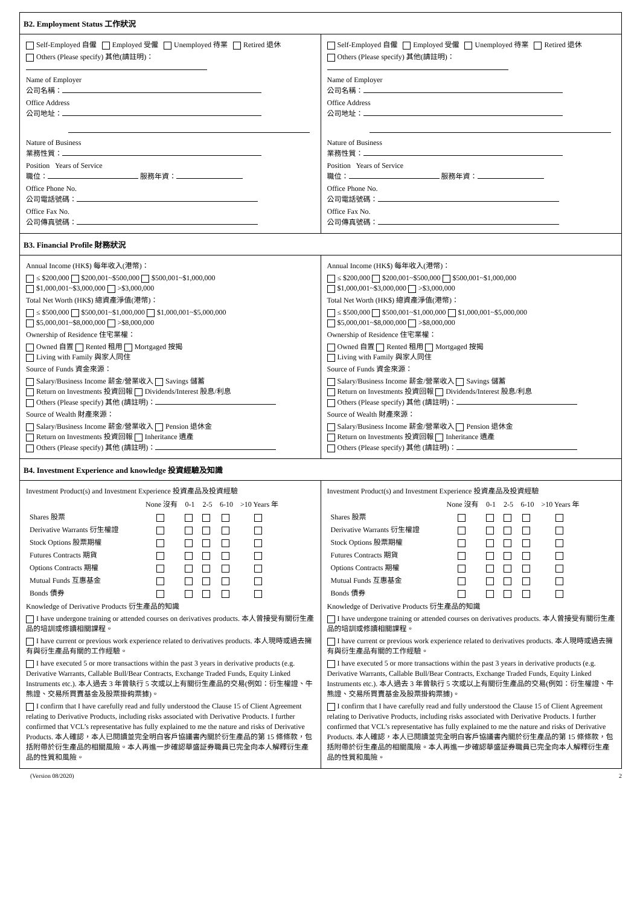B2. Employment Status 工作狀況
Self-Employed 自僱 Employed 受僱 Unemployed 待業 Retired 退休
Others (Please specify) 其他(請註明)：
Name of Employer
公司名稱：
Office Address
公司地址：
Nature of Business
業務性質：
Position Years of Service
職位： 服務年資：
Office Phone No.
公司電話號碼：
Office Fax No.
公司傳真號碼：
Self-Employed 自僱 Employed 受僱 Unemployed 待業 Retired 退休
Others (Please specify) 其他(請註明)：
Name of Employer
公司名稱：
Office Address
公司地址：
Nature of Business
業務性質：
Position Years of Service
職位： 服務年資：
Office Phone No.
公司電話號碼：
Office Fax No.
公司傳真號碼：
B3. Financial Profile 財務狀況
Annual Income (HK$) 每年收入(港幣)：
≤ $200,000 $200,001~$500,000 $500,001~$1,000,000
$1,000,001~$3,000,000 >$3,000,000
Total Net Worth (HK$) 總資產淨值(港幣)：
≤ $500,000 $500,001~$1,000,000 $1,000,001~$5,000,000
$5,000,001~$8,000,000 >$8,000,000
Ownership of Residence 住宅業權：
Owned 自置 Rented 租用 Mortgaged 按揭
Living with Family 與家人同住
Source of Funds 資金來源：
Salary/Business Income 薪金/營業收入 Savings 儲蓄
Return on Investments 投資回報 Dividends/Interest 股息/利息
Others (Please specify) 其他 (請註明)：
Source of Wealth 財產來源：
Salary/Business Income 薪金/營業收入 Pension 退休金
Return on Investments 投資回報 Inheritance 遺產
Others (Please specify) 其他 (請註明)：
Annual Income (HK$) 每年收入(港幣)：
≤ $200,000 $200,001~$500,000 $500,001~$1,000,000
$1,000,001~$3,000,000 >$3,000,000
Total Net Worth (HK$) 總資產淨值(港幣)：
≤ $500,000 $500,001~$1,000,000 $1,000,001~$5,000,000
$5,000,001~$8,000,000 >$8,000,000
Ownership of Residence 住宅業權：
Owned 自置 Rented 租用 Mortgaged 按揭
Living with Family 與家人同住
Source of Funds 資金來源：
Salary/Business Income 薪金/營業收入 Savings 儲蓄
Return on Investments 投資回報 Dividends/Interest 股息/利息
Others (Please specify) 其他 (請註明)：
Source of Wealth 財產來源：
Salary/Business Income 薪金/營業收入 Pension 退休金
Return on Investments 投資回報 Inheritance 遺產
Others (Please specify) 其他 (請註明)：
B4. Investment Experience and knowledge 投資經驗及知識
Investment Product(s) and Investment Experience 投資產品及投資經驗
| | None 沒有 | 0-1 | 2-5 | 6-10 | >10 Years 年 |
| --- | --- | --- | --- | --- | --- |
| Shares 股票 | | | | | |
| Derivative Warrants 衍生權證 | | | | | |
| Stock Options 股票期權 | | | | | |
| Futures Contracts 期貨 | | | | | |
| Options Contracts 期權 | | | | | |
| Mutual Funds 互惠基金 | | | | | |
| Bonds 債券 | | | | | |
Knowledge of Derivative Products 衍生產品的知識
I have undergone training or attended courses on derivatives products. 本人曾接受有關衍生產品的培訓或修讀相關課程。
I have current or previous work experience related to derivatives products. 本人現時或過去擁有與衍生產品有關的工作經驗。
I have executed 5 or more transactions within the past 3 years in derivative products (e.g. Derivative Warrants, Callable Bull/Bear Contracts, Exchange Traded Funds, Equity Linked Instruments etc.). 本人過去 3 年曾執行 5 次或以上有關衍生產品的交易(例如：衍生權證、牛熊證、交易所買賣基金及股票掛鈎票據)。
I confirm that I have carefully read and fully understood the Clause 15 of Client Agreement relating to Derivative Products, including risks associated with Derivative Products. I further confirmed that VCL’s representative has fully explained to me the nature and risks of Derivative Products. 本人確認，本人已閱讀並完全明白客戶協議書內關於衍生產品的第 15 條條款，包括附帶於衍生產品的相關風險。本人再進一步確認華盛証券職員已完全向本人解釋衍生產品的性質和風險。
Investment Product(s) and Investment Experience 投資產品及投資經驗
| | None 沒有 | 0-1 | 2-5 | 6-10 | >10 Years 年 |
| --- | --- | --- | --- | --- | --- |
| Shares 股票 | | | | | |
| Derivative Warrants 衍生權證 | | | | | |
| Stock Options 股票期權 | | | | | |
| Futures Contracts 期貨 | | | | | |
| Options Contracts 期權 | | | | | |
| Mutual Funds 互惠基金 | | | | | |
| Bonds 債券 | | | | | |
Knowledge of Derivative Products 衍生產品的知識
I have undergone training or attended courses on derivatives products. 本人曾接受有關衍生產品的培訓或修讀相關課程。
I have current or previous work experience related to derivatives products. 本人現時或過去擁有與衍生產品有關的工作經驗。
I have executed 5 or more transactions within the past 3 years in derivative products (e.g. Derivative Warrants, Callable Bull/Bear Contracts, Exchange Traded Funds, Equity Linked Instruments etc.). 本人過去 3 年曾執行 5 次或以上有關衍生產品的交易(例如：衍生權證、牛熊證、交易所買賣基金及股票掛鈎票據)。
I confirm that I have carefully read and fully understood the Clause 15 of Client Agreement relating to Derivative Products, including risks associated with Derivative Products. I further confirmed that VCL’s representative has fully explained to me the nature and risks of Derivative Products. 本人確認，本人已閱讀並完全明白客戶協議書內關於衍生產品的第 15 條條款，包括附帶於衍生產品的相關風險。本人再進一步確認華盛証券職員已完全向本人解釋衍生產品的性質和風險。
(Version 08/2020) 2